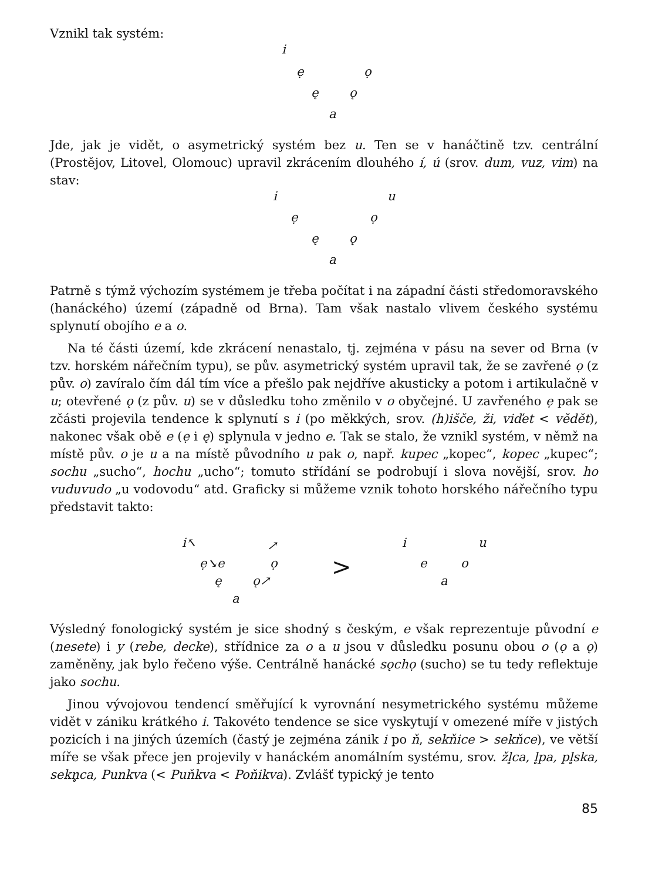Vznikl tak systém:
i ẹ ọ
ę ǫ
a
Jde, jak je vidět, o asymetrický systém bez u. Ten se v hanáčtině tzv. centrální (Prostějov, Litovel, Olomouc) upravil zkrácením dlouhého í, ú (srov. dum, vuz, vim) na stav:
i u
ẹ ọ
ę ǫ
a
Patrně s týmž výchozím systémem je třeba počítat i na západní části středomoravského (hanáckého) území (západně od Brna). Tam však nastalo vlivem českého systému splynutí obojího e a o.
Na té části území, kde zkrácení nenastalo, tj. zejména v pásu na sever od Brna (v tzv. horském nářečním typu), se pův. asymetrický systém upravil tak, že se zavřené ọ (z pův. o) zavíralo čím dál tím více a přešlo pak nejdříve akusticky a potom i artikulačně v u; otevřené ǫ (z pův. u) se v důsledku toho změnilo v o obyčejné. U zavřeného ẹ pak se zčásti projevila tendence k splynutí s i (po měkkých, srov. (h)išče, ži, viďet < vědět), nakonec však obě e (ẹ i ę) splynula v jedno e. Tak se stalo, že vznikl systém, v němž na místě pův. o je u a na místě původního u pak o, např. kupec „kopec“, kopec „kupec“; sochu „sucho“, hochu „ucho“; tomuto střídání se podrobují i slova novější, srov. ho vuduvudo „u vodovodu“ atd. Graficky si můžeme vznik tohoto horského nářečního typu představit takto:
i↖ ↗
ẹ↘e ọ
ę ǫ↗
a
>
i u
e o
a
Výsledný fonologický systém je sice shodný s českým, e však reprezentuje původní e (nesete) i y (rebe, decke), střídnice za o a u jsou v důsledku posunu obou o (ọ a ǫ) zaměněny, jak bylo řečeno výše. Centrálně hanácké sǫchọ (sucho) se tu tedy reflektuje jako sochu.
Jinou vývojovou tendencí směřující k vyrovnání nesymetrického systému můžeme vidět v zániku krátkého i. Takovéto tendence se sice vyskytují v omezené míře v jistých pozicích i na jiných územích (častý je zejména zánik i po ň, sekňice > sekňce), ve větší míře se však přece jen projevily v hanáckém anomálním systému, srov. žl̥ca, l̥pa, pl̥ska, sekn̥ca, Punkva (< Puňkva < Poňikva). Zvlášť typický je tento
85